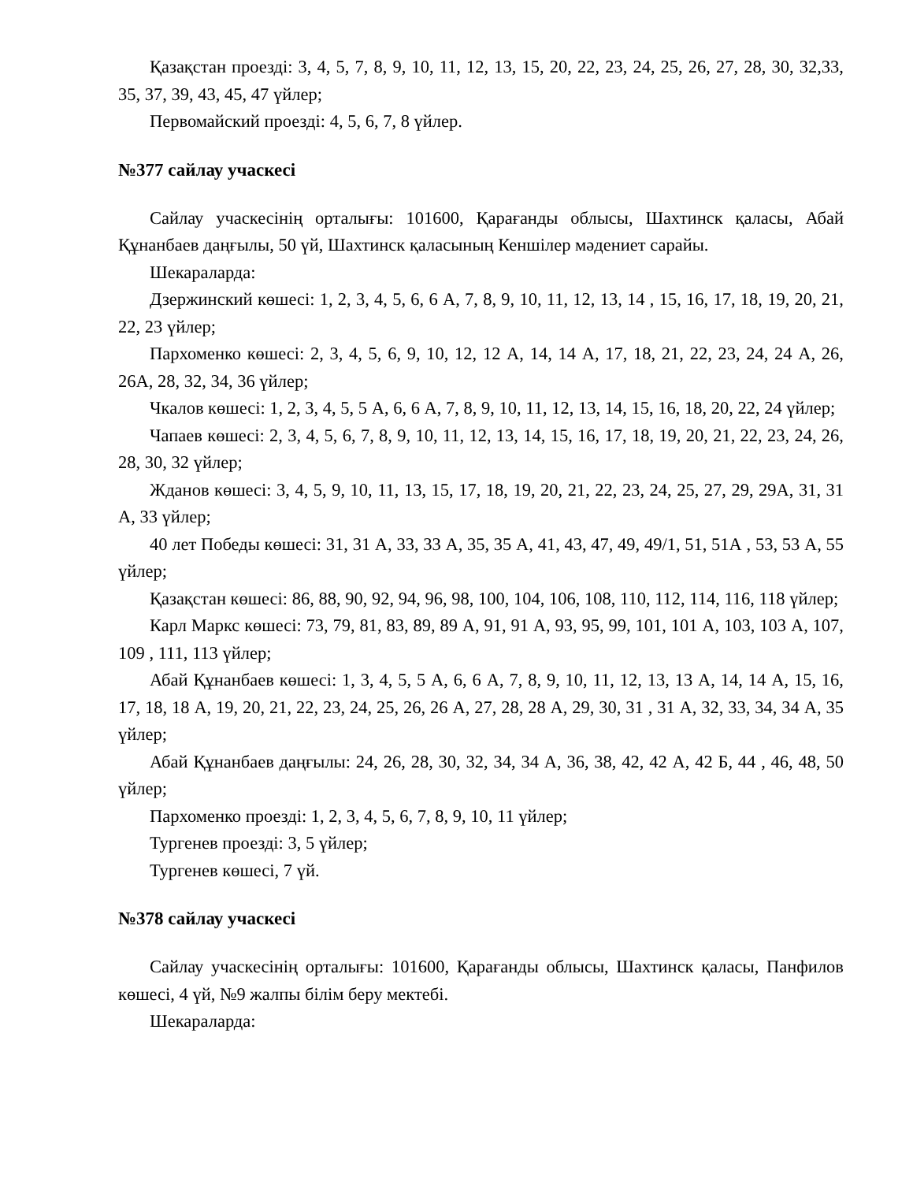Қазақстан проезді: 3, 4, 5, 7, 8, 9, 10, 11, 12, 13, 15, 20, 22, 23, 24, 25, 26, 27, 28, 30, 32,33, 35, 37, 39, 43, 45, 47 үйлер;
Первомайский проезді: 4, 5, 6, 7, 8 үйлер.
№377 сайлау учаскесі
Сайлау учаскесінің орталығы: 101600, Қарағанды облысы, Шахтинск қаласы, Абай Құнанбаев даңғылы, 50 үй, Шахтинск қаласының Кеншілер мәдениет сарайы.
Шекараларда:
Дзержинский көшесі: 1, 2, 3, 4, 5, 6, 6 А, 7, 8, 9, 10, 11, 12, 13, 14 , 15, 16, 17, 18, 19, 20, 21, 22, 23 үйлер;
Пархоменко көшесі: 2, 3, 4, 5, 6, 9, 10, 12, 12 А, 14, 14 А, 17, 18, 21, 22, 23, 24, 24 А, 26, 26А, 28, 32, 34, 36 үйлер;
Чкалов көшесі: 1, 2, 3, 4, 5, 5 А, 6, 6 А, 7, 8, 9, 10, 11, 12, 13, 14, 15, 16, 18, 20, 22, 24 үйлер;
Чапаев көшесі: 2, 3, 4, 5, 6, 7, 8, 9, 10, 11, 12, 13, 14, 15, 16, 17, 18, 19, 20, 21, 22, 23, 24, 26, 28, 30, 32 үйлер;
Жданов көшесі: 3, 4, 5, 9, 10, 11, 13, 15, 17, 18, 19, 20, 21, 22, 23, 24, 25, 27, 29, 29А, 31, 31 А, 33 үйлер;
40 лет Победы көшесі: 31, 31 А, 33, 33 А, 35, 35 А, 41, 43, 47, 49, 49/1, 51, 51А , 53, 53 А, 55 үйлер;
Қазақстан көшесі: 86, 88, 90, 92, 94, 96, 98, 100, 104, 106, 108, 110, 112, 114, 116, 118 үйлер;
Карл Маркс көшесі: 73, 79, 81, 83, 89, 89 А, 91, 91 А, 93, 95, 99, 101, 101 А, 103, 103 А, 107, 109 , 111, 113 үйлер;
Абай Құнанбаев көшесі: 1, 3, 4, 5, 5 А, 6, 6 А, 7, 8, 9, 10, 11, 12, 13, 13 А, 14, 14 А, 15, 16, 17, 18, 18 А, 19, 20, 21, 22, 23, 24, 25, 26, 26 А, 27, 28, 28 А, 29, 30, 31 , 31 А, 32, 33, 34, 34 А, 35 үйлер;
Абай Құнанбаев даңғылы: 24, 26, 28, 30, 32, 34, 34 А, 36, 38, 42, 42 А, 42 Б, 44 , 46, 48, 50 үйлер;
Пархоменко проезді: 1, 2, 3, 4, 5, 6, 7, 8, 9, 10, 11 үйлер;
Тургенев проезді: 3, 5 үйлер;
Тургенев көшесі, 7 үй.
№378 сайлау учаскесі
Сайлау учаскесінің орталығы: 101600, Қарағанды облысы, Шахтинск қаласы, Панфилов көшесі, 4 үй, №9 жалпы білім беру мектебі.
Шекараларда: